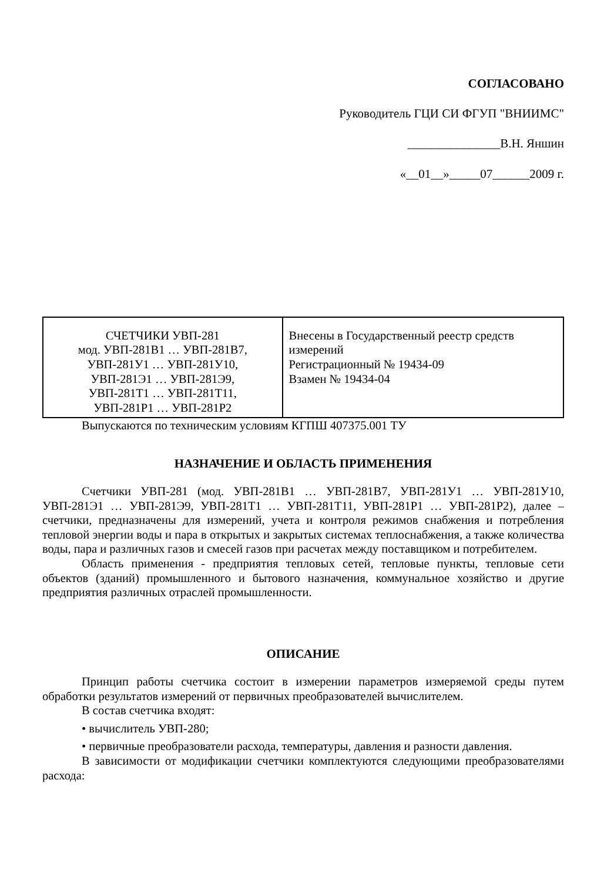СОГЛАСОВАНО
Руководитель ГЦИ СИ ФГУП "ВНИИМС"
_______________В.Н. Яншин
«__01__»_____07______2009 г.
| СЧЕТЧИКИ УВП-281 мод. УВП-281В1 … УВП-281В7, УВП-281У1 … УВП-281У10, УВП-281Э1 … УВП-281Э9, УВП-281Т1 … УВП-281Т11, УВП-281Р1 … УВП-281Р2 | Внесены в Государственный реестр средств измерений Регистрационный № 19434-09 Взамен № 19434-04 |
Выпускаются по техническим условиям КГПШ 407375.001 ТУ
НАЗНАЧЕНИЕ И ОБЛАСТЬ ПРИМЕНЕНИЯ
Счетчики УВП-281 (мод. УВП-281В1 … УВП-281В7, УВП-281У1 … УВП-281У10, УВП-281Э1 … УВП-281Э9, УВП-281Т1 … УВП-281Т11, УВП-281Р1 … УВП-281Р2), далее – счетчики, предназначены для измерений, учета и контроля режимов снабжения и потребления тепловой энергии воды и пара в открытых и закрытых системах теплоснабжения, а также количества воды, пара и различных газов и смесей газов при расчетах между поставщиком и потребителем.
Область применения - предприятия тепловых сетей, тепловые пункты, тепловые сети объектов (зданий) промышленного и бытового назначения, коммунальное хозяйство и другие предприятия различных отраслей промышленности.
ОПИСАНИЕ
Принцип работы счетчика состоит в измерении параметров измеряемой среды путем обработки результатов измерений от первичных преобразователей вычислителем.
В состав счетчика входят:
• вычислитель УВП-280;
• первичные преобразователи расхода, температуры, давления и разности давления.
В зависимости от модификации счетчики комплектуются следующими преобразователями расхода: